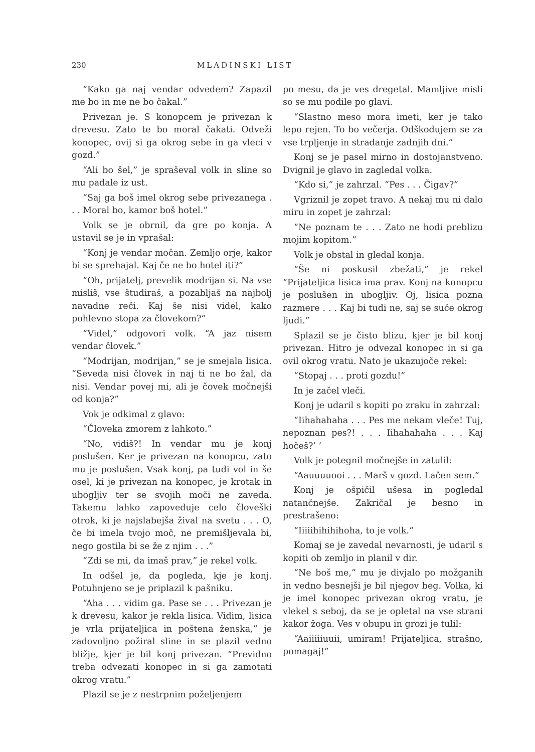230 MLADINSKI LIST
“Kako ga naj vendar odvedem? Zapazil me bo in me ne bo čakal.”
Privezan je. S konopcem je privezan k drevesu. Zato te bo moral čakati. Odveži konopec, ovij si ga okrog sebe in ga vleci v gozd.”
“Ali bo šel,” je spraševal volk in sline so mu padale iz ust.
“Saj ga boš imel okrog sebe privezanega . . . Moral bo, kamor boš hotel.”
Volk se je obrnil, da gre po konja. A ustavil se je in vprašal:
“Konj je vendar močan. Zemljo orje, kakor bi se sprehajal. Kaj če ne bo hotel iti?”
“Oh, prijatelj, prevelik modrijan si. Na vse misliš, vse študiraš, a pozabljaš na najbolj navadne reči. Kaj še nisi videl, kako pohlevno stopa za človekom?”
“Videl,” odgovori volk. “A jaz nisem vendar človek.”
“Modrijan, modrijan,” se je smejala lisica. “Seveda nisi človek in naj ti ne bo žal, da nisi. Vendar povej mi, ali je čovek močnejši od konja?”
Vok je odkimal z glavo:
“Človeka zmorem z lahkoto.”
“No, vidiš?! In vendar mu je konj poslušen. Ker je privezan na konopcu, zato mu je poslušen. Vsak konj, pa tudi vol in še osel, ki je privezan na konopec, je krotak in ubogljiv ter se svojih moči ne zaveda. Takemu lahko zapoveduje celo človeški otrok, ki je najslabejša žival na svetu . . . O, če bi imela tvojo moč, ne premišljevala bi, nego gostila bi se že z njim . . .”
“Zdi se mi, da imaš prav,” je rekel volk.
In odšel je, da pogleda, kje je konj. Potuhnjeno se je priplazil k pašniku.
“Aha . . . vidim ga. Pase se . . . Privezan je k drevesu, kakor je rekla lisica. Vidim, lisica je vrla prijateljica in poštena ženska,” je zadovoljno požiral sline in se plazil vedno bližje, kjer je bil konj privezan. “Previdno treba odvezati konopec in si ga zamotati okrog vratu.”
Plazil se je z nestrpnim poželjenjem
po mesu, da je ves dregetal. Mamljive misli so se mu podile po glavi.
“Slastno meso mora imeti, ker je tako lepo rejen. To bo večerja. Odškodujem se za vse trpljenje in stradanje zadnjih dni.”
Konj se je pasel mirno in dostojanstveno. Dvignil je glavo in zagledal volka.
“Kdo si,” je zahrzal. “Pes . . . Čigav?”
Vgriznil je zopet travo. A nekaj mu ni dalo miru in zopet je zahrzal:
“Ne poznam te . . . Zato ne hodi preblizu mojim kopitom.”
Volk je obstal in gledal konja.
“Še ni poskusil zbežati,” je rekel “Prijateljica lisica ima prav. Konj na konopcu je poslušen in ubogljiv. Oj, lisica pozna razmere . . . Kaj bi tudi ne, saj se suče okrog ljudi.”
Splazil se je čisto blizu, kjer je bil konj privezan. Hitro je odvezal konopec in si ga ovil okrog vratu. Nato je ukazujoče rekel:
“Stopaj . . . proti gozdu!”
In je začel vleči.
Konj je udaril s kopiti po zraku in zahrzal:
“Iihahahaha . . . Pes me nekam vleče! Tuj, nepoznan pes?! . . . Iihahahaha . . . Kaj hočeš?’ ’
Volk je potegnil močnejše in zatulil:
“Aauuuuooi . . . Marš v gozd. Lačen sem.”
Konj je ošpičil ušesa in pogledal natančnejše. Zakričal je besno in prestrašeno:
“Iiiiihihihihoha, to je volk.”
Komaj se je zavedal nevarnosti, je udaril s kopiti ob zemljo in planil v dir.
“Ne boš me,” mu je divjalo po možganih in vedno besnejši je bil njegov beg. Volka, ki je imel konopec privezan okrog vratu, je vlekel s seboj, da se je opletal na vse strani kakor žoga. Ves v obupu in grozi je tulil:
“Aaiiiiiuuii, umiram! Prijateljica, strašno, pomagaj!”